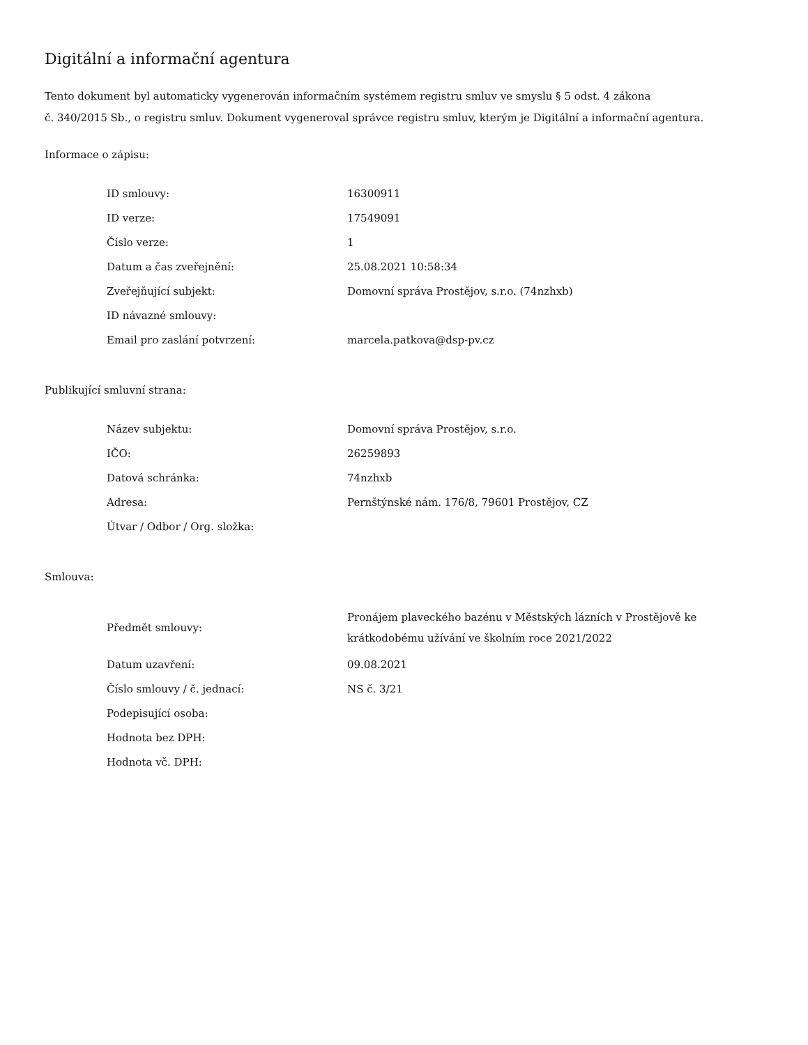Digitální a informační agentura
Tento dokument byl automaticky vygenerován informačním systémem registru smluv ve smyslu § 5 odst. 4 zákona
č. 340/2015 Sb., o registru smluv. Dokument vygeneroval správce registru smluv, kterým je Digitální a informační agentura.
Informace o zápisu:
| ID smlouvy: | 16300911 |
| ID verze: | 17549091 |
| Číslo verze: | 1 |
| Datum a čas zveřejnění: | 25.08.2021 10:58:34 |
| Zveřejňující subjekt: | Domovní správa Prostějov, s.r.o. (74nzhxb) |
| ID návazné smlouvy: | |
| Email pro zaslání potvrzení: | marcela.patkova@dsp-pv.cz |
Publikující smluvní strana:
| Název subjektu: | Domovní správa Prostějov, s.r.o. |
| IČO: | 26259893 |
| Datová schránka: | 74nzhxb |
| Adresa: | Pernštýnské nám. 176/8, 79601 Prostějov, CZ |
| Útvar / Odbor / Org. složka: | |
Smlouva:
| Předmět smlouvy: | Pronájem plaveckého bazénu v Městských lázních v Prostějově ke krátkodobému užívání ve školním roce 2021/2022 |
| Datum uzavření: | 09.08.2021 |
| Číslo smlouvy / č. jednací: | NS č. 3/21 |
| Podepisující osoba: | |
| Hodnota bez DPH: | |
| Hodnota vč. DPH: | |